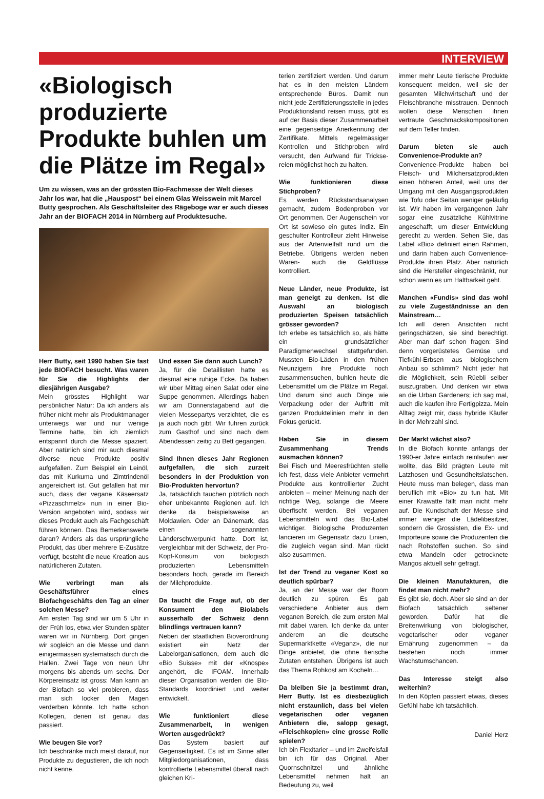INTERVIEW
«Biologisch produzierte Produkte buhlen um die Plätze im Regal»
Um zu wissen, was an der grössten Bio-Fachmesse der Welt dieses Jahr los war, hat die „Hauspost“ bei einem Glas Weisswein mit Marcel Butty gesprochen. Als Geschäftsleiter des Rägeboge war er auch dieses Jahr an der BIOFACH 2014 in Nürnberg auf Produktesuche.
Herr Butty, seit 1990 haben Sie fast jede BIOFACH besucht. Was waren für Sie die Highlights der diesjährigen Ausgabe?
Mein grösstes Highlight war persönlicher Natur: Da ich anders als früher nicht mehr als Produktmanager unterwegs war und nur wenige Termine hatte, bin ich ziemlich entspannt durch die Messe spaziert. Aber natürlich sind mir auch diesmal diverse neue Produkte positiv aufgefallen. Zum Beispiel ein Leinöl, das mit Kurkuma und Zimtrindenöl angereichert ist. Gut gefallen hat mir auch, dass der vegane Käseersatz «Pizzaschmelz» nun in einer Bio-Version angeboten wird, sodass wir dieses Produkt auch als Fachgeschäft führen können. Das Bemerkenswerte daran? Anders als das ursprüngliche Produkt, das über mehrere E-Zusätze verfügt, besteht die neue Kreation aus natürlicheren Zutaten.
Wie verbringt man als Geschäftsführer eines Biofachgeschäfts den Tag an einer solchen Messe?
Am ersten Tag sind wir um 5 Uhr in der Früh los, etwa vier Stunden später waren wir in Nürnberg. Dort gingen wir sogleich an die Messe und dann einigermassen systematisch durch die Hallen. Zwei Tage von neun Uhr morgens bis abends um sechs. Der Körpereinsatz ist gross: Man kann an der Biofach so viel probieren, dass man sich locker den Magen verderben könnte. Ich hatte schon Kollegen, denen ist genau das passiert.
Wie beugen Sie vor?
Ich beschränke mich meist darauf, nur Produkte zu degustieren, die ich noch nicht kenne.
Und essen Sie dann auch Lunch?
Ja, für die Detaillisten hatte es diesmal eine ruhige Ecke. Da haben wir über Mittag einen Salat oder eine Suppe genommen. Allerdings haben wir am Donnerstagabend auf die vielen Messepartys verzichtet, die es ja auch noch gibt. Wir fuhren zurück zum Gasthof und sind nach dem Abendessen zeitig zu Bett gegangen.
Sind Ihnen dieses Jahr Regionen aufgefallen, die sich zurzeit besonders in der Produktion von Bio-Produkten hervortun?
Ja, tatsächlich tauchen plötzlich noch eher unbekannte Regionen auf. Ich denke da beispielsweise an Moldawien. Oder an Dänemark, das einen sogenannten Länderschwerpunkt hatte. Dort ist, vergleichbar mit der Schweiz, der Pro-Kopf-Konsum von biologisch produzierten Lebensmitteln besonders hoch, gerade im Bereich der Milchprodukte.
Da taucht die Frage auf, ob der Konsument den Biolabels ausserhalb der Schweiz denn blindlings vertrauen kann?
Neben der staatlichen Bioverordnung existiert ein Netz der Labelorganisationen, dem auch die «Bio Suisse» mit der «Knospe» angehört, die IFOAM. Innerhalb dieser Organisation werden die Bio-Standards koordiniert und weiter entwickelt.
Wie funktioniert diese Zusammenarbeit, in wenigen Worten ausgedrückt?
Das System basiert auf Gegenseitigkeit. Es ist im Sinne aller Mitgliedorganisationen, dass kontrollierte Lebensmittel überall nach gleichen Kri-
terien zertifiziert werden. Und darum hat es in den meisten Ländern entsprechende Büros. Damit nun nicht jede Zertifizierungsstelle in jedes Produktionsland reisen muss, gibt es auf der Basis dieser Zusammenarbeit eine gegenseitige Anerkennung der Zertifikate. Mittels regelmässiger Kontrollen und Stichproben wird versucht, den Aufwand für Trickse­reien möglichst hoch zu halten.
Wie funktionieren diese Stichproben?
Es werden Rückstandsanalysen gemacht, zudem Bodenproben vor Ort genommen. Der Augenschein vor Ort ist sowieso ein gutes Indiz. Ein geschulter Kontrolleur zieht Hinweise aus der Artenvielfalt rund um die Betriebe. Übrigens werden neben Waren- auch die Geldflüsse kontrolliert.
Neue Länder, neue Produkte, ist man geneigt zu denken. Ist die Auswahl an biologisch produzierten Speisen tatsächlich grösser geworden?
Ich erlebe es tatsächlich so, als hätte ein grundsätzlicher Paradigmenwechsel stattgefunden. Mussten Bio-Läden in den frühen Neunzigern ihre Produkte noch zusammensuchen, buhlen heute die Lebensmittel um die Plätze im Regal. Und darum sind auch Dinge wie Verpackung oder der Auftritt mit ganzen Produktelinien mehr in den Fokus gerückt.
Haben Sie in diesem Zusammenhang Trends ausmachen können?
Bei Fisch und Meeresfrüchten stelle ich fest, dass viele Anbieter vermehrt Produkte aus kontrollierter Zucht anbieten – meiner Meinung nach der richtige Weg, solange die Meere überfischt werden. Bei veganen Lebensmitteln wird das Bio-Label wichtiger. Biologische Produzenten lancieren im Gegensatz dazu Linien, die zugleich vegan sind. Man rückt also zusammen.
Ist der Trend zu veganer Kost so deutlich spürbar?
Ja, an der Messe war der Boom deutlich zu spüren. Es gab verschiedene Anbieter aus dem veganen Bereich, die zum ersten Mal mit dabei waren. Ich denke da unter anderem an die deutsche Supermarktkette «Veganz», die nur Dinge anbietet, die ohne tierische Zutaten entstehen. Übrigens ist auch das Thema Rohkost am Kocheln…
Da bleiben Sie ja bestimmt dran, Herr Butty. Ist es diesbezüglich nicht erstaunlich, dass bei vielen vegetarischen oder veganen Anbietern die, salopp gesagt, «Fleischkopien» eine grosse Rolle spielen?
Ich bin Flexitarier – und im Zweifelsfall bin ich für das Original. Aber Quornschnitzel und ähnliche Lebensmittel nehmen halt an Bedeutung zu, weil
immer mehr Leute tierische Produkte konsequent meiden, weil sie der gesamten Milchwirtschaft und der Fleischbranche misstrauen. Dennoch wollen diese Menschen ihnen vertraute Geschmackskompositionen auf dem Teller finden.
Darum bieten sie auch Convenience-Produkte an?
Convenience-Produkte haben bei Fleisch- und Milchersatzprodukten einen höheren Anteil, weil uns der Umgang mit den Ausgangsprodukten wie Tofu oder Seitan weniger geläufig ist. Wir haben im vergangenen Jahr sogar eine zusätzliche Kühlvitrine angeschafft, um dieser Entwicklung gerecht zu werden. Sehen Sie, das Label «Bio» definiert einen Rahmen, und darin haben auch Convenience-Produkte ihren Platz. Aber natürlich sind die Hersteller eingeschränkt, nur schon wenn es um Haltbarkeit geht.
Manchen «Fundis» sind das wohl zu viele Zugeständnisse an den Mainstream…
Ich will deren Ansichten nicht geringschätzen, sie sind berechtigt. Aber man darf schon fragen: Sind denn vorgerüstetes Gemüse und Tiefkühl-Erbsen aus biologischem Anbau so schlimm? Nicht jeder hat die Möglichkeit, sein Rüebli selber auszugraben. Und denken wir etwa an die Urban Gardeners; ich sag mal, auch die kaufen ihre Fertigpizza. Mein Alltag zeigt mir, dass hybride Käufer in der Mehrzahl sind.
Der Markt wächst also?
In die Biofach konnte anfangs der 1990-er Jahre einfach reinlaufen wer wollte, das Bild prägten Leute mit Latzhosen und Gesundheitslatschen. Heute muss man belegen, dass man beruflich mit «Bio» zu tun hat. Mit einer Krawatte fällt man nicht mehr auf. Die Kundschaft der Messe sind immer weniger die Lädelibesitzer, sondern die Grossisten, die Ex- und Importeure sowie die Produzenten die nach Rohstoffen suchen. So sind etwa Mandeln oder getrocknete Mangos aktuell sehr gefragt.
Die kleinen Manufakturen, die findet man nicht mehr?
Es gibt sie, doch. Aber sie sind an der Biofach tatsächlich seltener geworden. Dafür hat die Breitenwirkung von biologischer, vegetarischer oder veganer Ernährung zugenommen – da bestehen noch immer Wachstumschancen.
Das Interesse steigt also weiterhin?
In den Köpfen passiert etwas, dieses Gefühl habe ich tatsächlich.
Daniel Herz